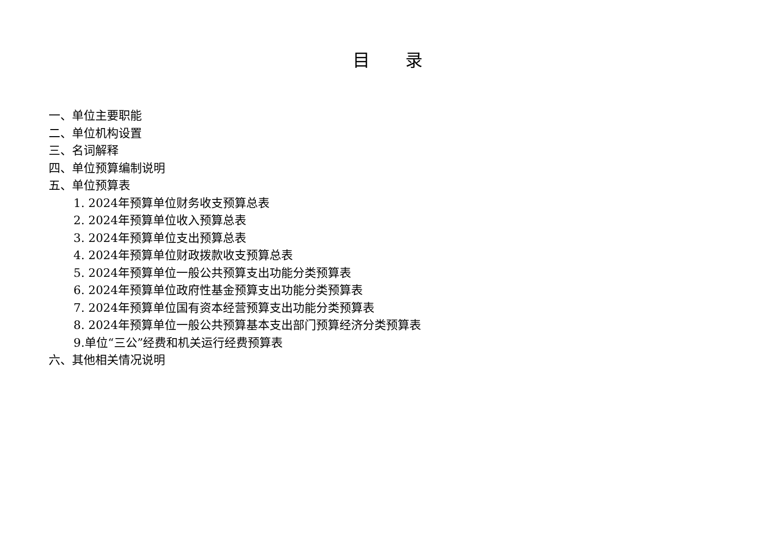目 录
一、单位主要职能
二、单位机构设置
三、名词解释
四、单位预算编制说明
五、单位预算表
1. 2024年预算单位财务收支预算总表
2. 2024年预算单位收入预算总表
3. 2024年预算单位支出预算总表
4. 2024年预算单位财政拨款收支预算总表
5. 2024年预算单位一般公共预算支出功能分类预算表
6. 2024年预算单位政府性基金预算支出功能分类预算表
7. 2024年预算单位国有资本经营预算支出功能分类预算表
8. 2024年预算单位一般公共预算基本支出部门预算经济分类预算表
9.单位“三公”经费和机关运行经费预算表
六、其他相关情况说明